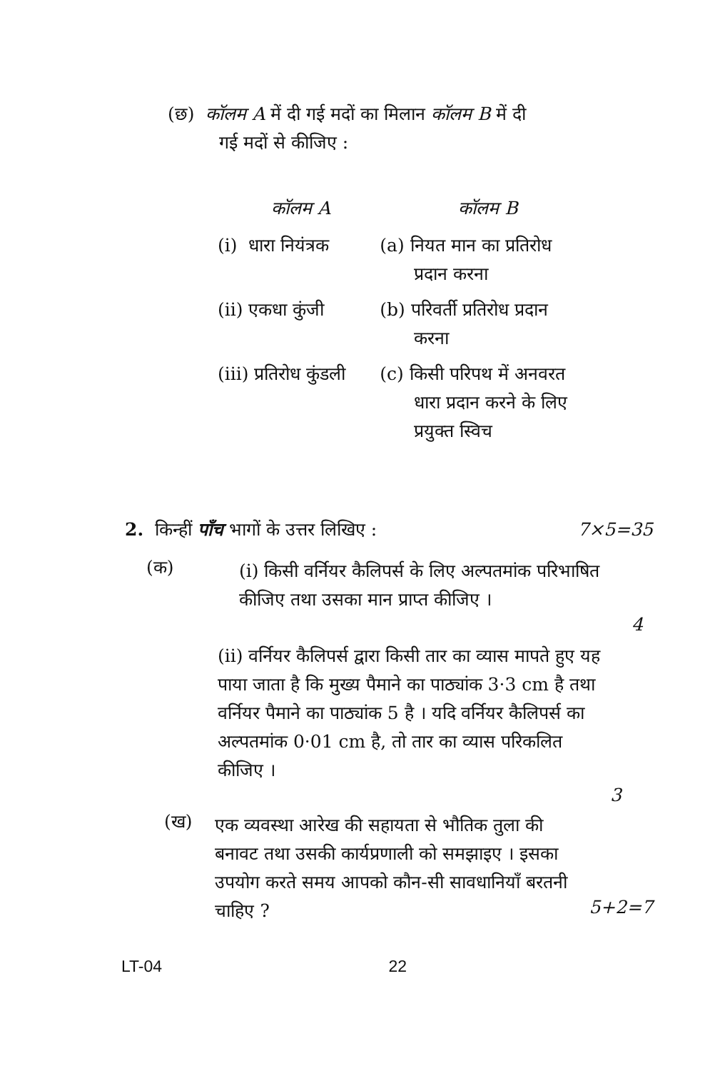(छ) कॉलम A में दी गई मदों का मिलान कॉलम B में दी
गई मदों से कीजिए :
| कॉलम A | कॉलम B |
| --- | --- |
| (i) धारा नियंत्रक | (a) नियत मान का प्रतिरोध प्रदान करना |
| (ii) एकधा कुंजी | (b) परिवर्ती प्रतिरोध प्रदान करना |
| (iii) प्रतिरोध कुंडली | (c) किसी परिपथ में अनवरत धारा प्रदान करने के लिए प्रयुक्त स्विच |
2. किन्हीं पाँच भागों के उत्तर लिखिए : 7×5=35
(क)
(i) किसी वर्नियर कैलिपर्स के लिए अल्पतमांक परिभाषित कीजिए तथा उसका मान प्राप्त कीजिए ।
4
(ii) वर्नियर कैलिपर्स द्वारा किसी तार का व्यास मापते हुए यह पाया जाता है कि मुख्य पैमाने का पाठ्यांक 3·3 cm है तथा वर्नियर पैमाने का पाठ्यांक 5 है । यदि वर्नियर कैलिपर्स का अल्पतमांक 0·01 cm है, तो तार का व्यास परिकलित कीजिए ।
3
(ख)
एक व्यवस्था आरेख की सहायता से भौतिक तुला की बनावट तथा उसकी कार्यप्रणाली को समझाइए । इसका उपयोग करते समय आपको कौन-सी सावधानियाँ बरतनी चाहिए ?
5+2=7
LT-04 22